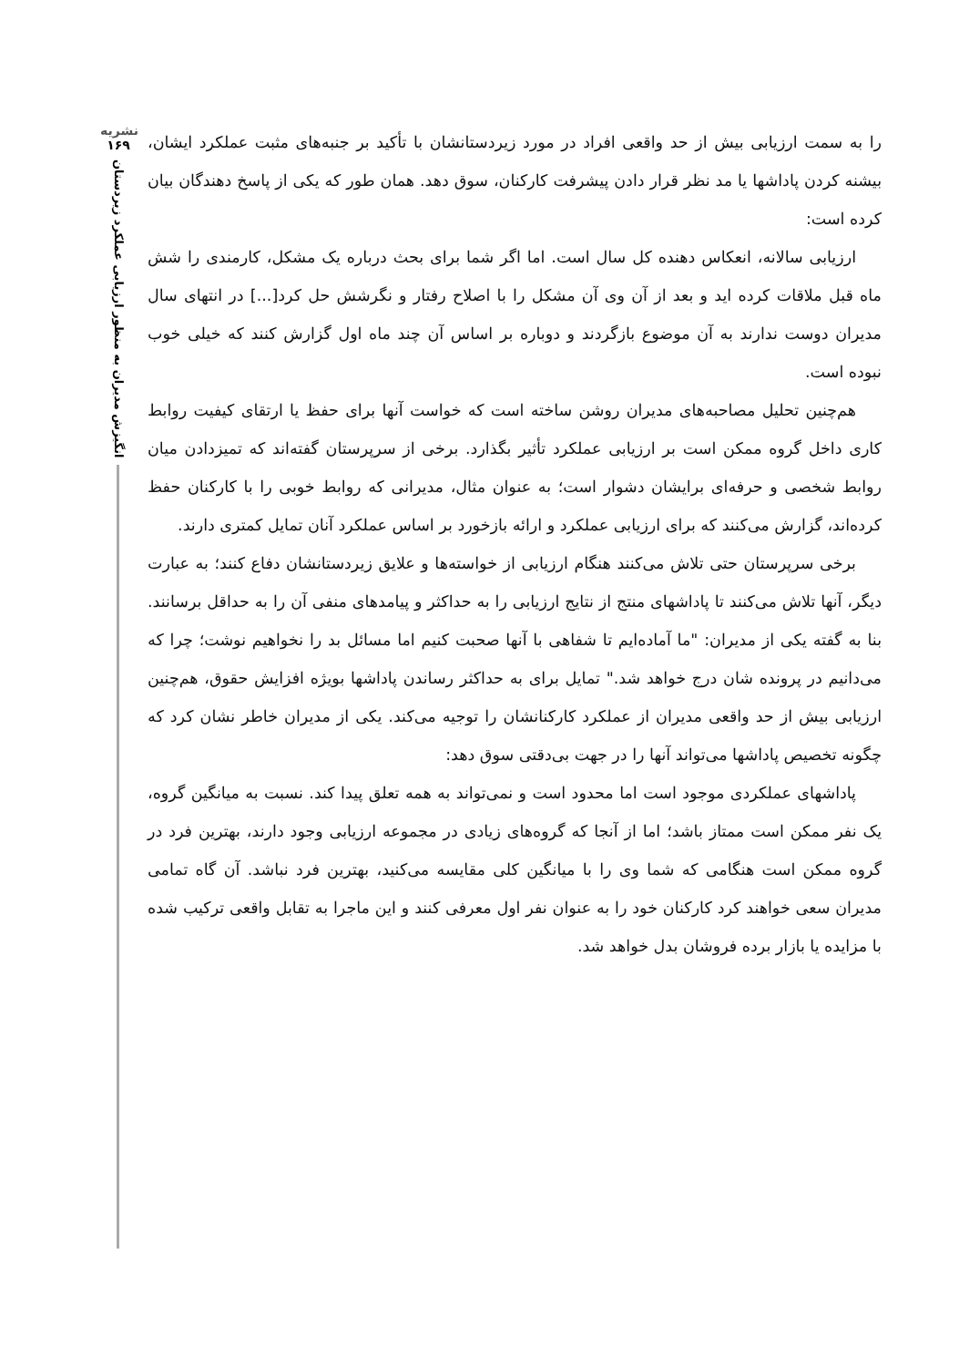نشریه
۱۶۹
انگیزش مدیران به منظور ارزیابی عملکرد زیردستان
را به سمت ارزیابی بیش از حد واقعی افراد در مورد زیردستانشان با تأکید بر جنبه‌های مثبت عملکرد ایشان، بیشنه کردن پاداشها یا مد نظر قرار دادن پیشرفت کارکنان، سوق دهد. همان طور که یکی از پاسخ دهندگان بیان کرده است:
ارزیابی سالانه، انعکاس دهنده کل سال است. اما اگر شما برای بحث درباره یک مشکل، کارمندی را شش ماه قبل ملاقات کرده اید و بعد از آن وی آن مشکل را با اصلاح رفتار و نگرشش حل کرد[...] در انتهای سال مدیران دوست ندارند به آن موضوع بازگردند و دوباره بر اساس آن چند ماه اول گزارش کنند که خیلی خوب نبوده است.
هم‌چنین تحلیل مصاحبه‌های مدیران روشن ساخته است که خواست آنها برای حفظ یا ارتقای کیفیت روابط کاری داخل گروه ممکن است بر ارزیابی عملکرد تأثیر بگذارد. برخی از سرپرستان گفته‌اند که تمیزدادن میان روابط شخصی و حرفه‌ای برایشان دشوار است؛ به عنوان مثال، مدیرانی که روابط خوبی را با کارکنان حفظ کرده‌اند، گزارش می‌کنند که برای ارزیابی عملکرد و ارائه بازخورد بر اساس عملکرد آنان تمایل کمتری دارند.
برخی سرپرستان حتی تلاش می‌کنند هنگام ارزیابی از خواسته‌ها و علایق زیردستانشان دفاع کنند؛ به عبارت دیگر، آنها تلاش می‌کنند تا پاداشهای منتج از نتایج ارزیابی را به حداکثر و پیامدهای منفی آن را به حداقل برسانند. بنا به گفته یکی از مدیران: "ما آماده‌ایم تا شفاهی با آنها صحبت کنیم اما مسائل بد را نخواهیم نوشت؛ چرا که می‌دانیم در پرونده شان درج خواهد شد." تمایل برای به حداکثر رساندن پاداشها بویژه افزایش حقوق، هم‌چنین ارزیابی بیش از حد واقعی مدیران از عملکرد کارکنانشان را توجیه می‌کند. یکی از مدیران خاطر نشان کرد که چگونه تخصیص پاداشها می‌تواند آنها را در جهت بی‌دقتی سوق دهد:
پاداشهای عملکردی موجود است اما محدود است و نمی‌تواند به همه تعلق پیدا کند. نسبت به میانگین گروه، یک نفر ممکن است ممتاز باشد؛ اما از آنجا که گروه‌های زیادی در مجموعه ارزیابی وجود دارند، بهترین فرد در گروه ممکن است هنگامی که شما وی را با میانگین کلی مقایسه می‌کنید، بهترین فرد نباشد. آن گاه تمامی مدیران سعی خواهند کرد کارکنان خود را به عنوان نفر اول معرفی کنند و این ماجرا به تقابل واقعی ترکیب شده با مزایده یا بازار برده فروشان بدل خواهد شد.